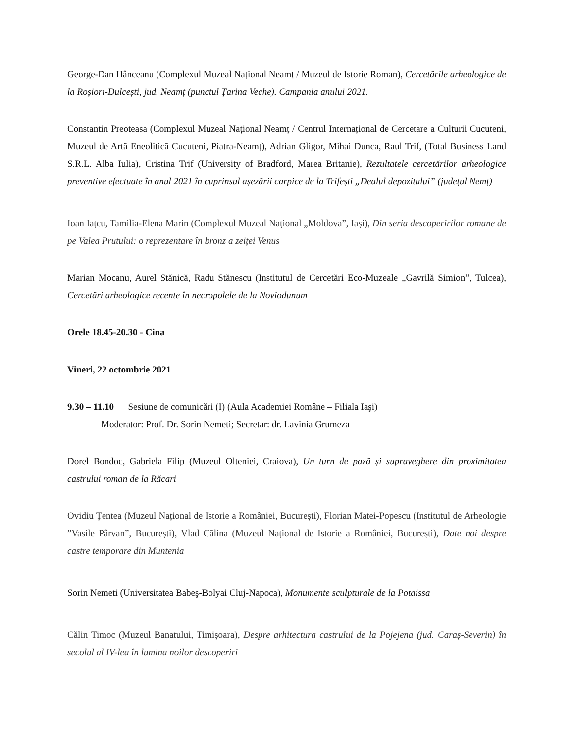George-Dan Hânceanu (Complexul Muzeal Național Neamț / Muzeul de Istorie Roman), Cercetările arheologice de la Roșiori-Dulcești, jud. Neamț (punctul Țarina Veche). Campania anului 2021.
Constantin Preoteasa (Complexul Muzeal Național Neamț / Centrul Internațional de Cercetare a Culturii Cucuteni, Muzeul de Artă Eneolitică Cucuteni, Piatra-Neamț), Adrian Gligor, Mihai Dunca, Raul Trif, (Total Business Land S.R.L. Alba Iulia), Cristina Trif (University of Bradford, Marea Britanie), Rezultatele cercetărilor arheologice preventive efectuate în anul 2021 în cuprinsul așezării carpice de la Trifești „Dealul depozitului” (județul Nemț)
Ioan Iațcu, Tamilia-Elena Marin (Complexul Muzeal Național „Moldova”, Iași), Din seria descoperirilor romane de pe Valea Prutului: o reprezentare în bronz a zeiței Venus
Marian Mocanu, Aurel Stănică, Radu Stănescu (Institutul de Cercetări Eco-Muzeale „Gavrilă Simion”, Tulcea), Cercetări arheologice recente în necropolele de la Noviodunum
Orele 18.45-20.30 - Cina
Vineri, 22 octombrie 2021
9.30 – 11.10 Sesiune de comunicări (I) (Aula Academiei Române – Filiala Iaşi)
Moderator: Prof. Dr. Sorin Nemeti; Secretar: dr. Lavinia Grumeza
Dorel Bondoc, Gabriela Filip (Muzeul Olteniei, Craiova), Un turn de pază și supraveghere din proximitatea castrului roman de la Răcari
Ovidiu Țentea (Muzeul Național de Istorie a României, București), Florian Matei-Popescu (Institutul de Arheologie ”Vasile Pârvan”, București), Vlad Călina (Muzeul Național de Istorie a României, București), Date noi despre castre temporare din Muntenia
Sorin Nemeti (Universitatea Babeş-Bolyai Cluj-Napoca), Monumente sculpturale de la Potaissa
Călin Timoc (Muzeul Banatului, Timișoara), Despre arhitectura castrului de la Pojejena (jud. Caraș-Severin) în secolul al IV-lea în lumina noilor descoperiri